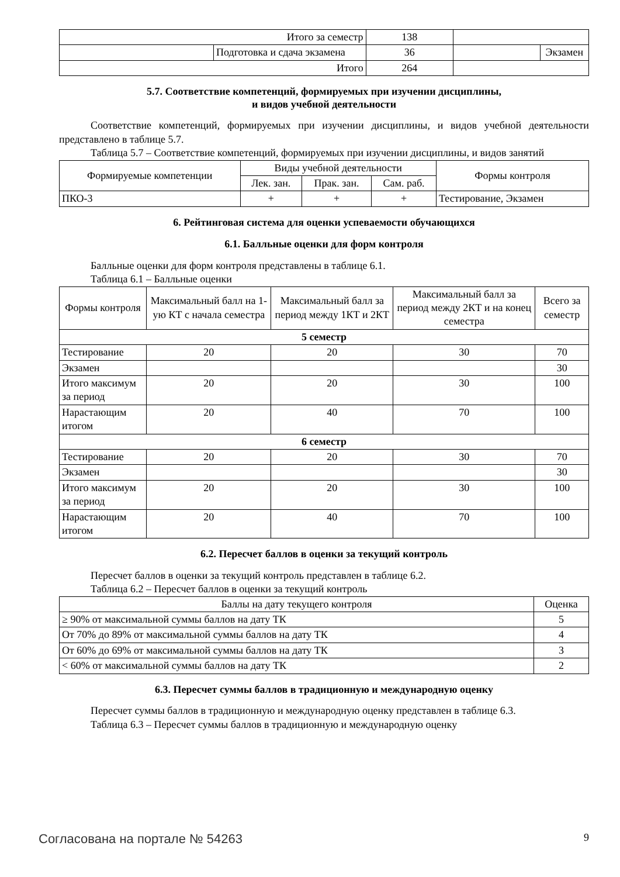| Итого за семестр | | 138 | | |
| | Подготовка и сдача экзамена | 36 | | Экзамен |
| Итого | | 264 | | |
5.7. Соответствие компетенций, формируемых при изучении дисциплины,
и видов учебной деятельности
Соответствие компетенций, формируемых при изучении дисциплины, и видов учебной деятельности представлено в таблице 5.7.
Таблица 5.7 – Соответствие компетенций, формируемых при изучении дисциплины, и видов занятий
| Формируемые компетенции | Виды учебной деятельности | | | Формы контроля |
| --- | --- | --- | --- | --- |
| | Лек. зан. | Прак. зан. | Сам. раб. | |
| ПКО-3 | + | + | + | Тестирование, Экзамен |
6. Рейтинговая система для оценки успеваемости обучающихся
6.1. Балльные оценки для форм контроля
Балльные оценки для форм контроля представлены в таблице 6.1.
Таблица 6.1 – Балльные оценки
| Формы контроля | Максимальный балл на 1-ую КТ с начала семестра | Максимальный балл за период между 1КТ и 2КТ | Максимальный балл за период между 2КТ и на конец семестра | Всего за семестр |
| --- | --- | --- | --- | --- |
| 5 семестр | | | | |
| Тестирование | 20 | 20 | 30 | 70 |
| Экзамен | | | | 30 |
| Итого максимум за период | 20 | 20 | 30 | 100 |
| Нарастающим итогом | 20 | 40 | 70 | 100 |
| 6 семестр | | | | |
| Тестирование | 20 | 20 | 30 | 70 |
| Экзамен | | | | 30 |
| Итого максимум за период | 20 | 20 | 30 | 100 |
| Нарастающим итогом | 20 | 40 | 70 | 100 |
6.2. Пересчет баллов в оценки за текущий контроль
Пересчет баллов в оценки за текущий контроль представлен в таблице 6.2.
Таблица 6.2 – Пересчет баллов в оценки за текущий контроль
| Баллы на дату текущего контроля | Оценка |
| --- | --- |
| ≥ 90% от максимальной суммы баллов на дату ТК | 5 |
| От 70% до 89% от максимальной суммы баллов на дату ТК | 4 |
| От 60% до 69% от максимальной суммы баллов на дату ТК | 3 |
| < 60% от максимальной суммы баллов на дату ТК | 2 |
6.3. Пересчет суммы баллов в традиционную и международную оценку
Пересчет суммы баллов в традиционную и международную оценку представлен в таблице 6.3.
Таблица 6.3 – Пересчет суммы баллов в традиционную и международную оценку
Согласована на портале № 54263 9